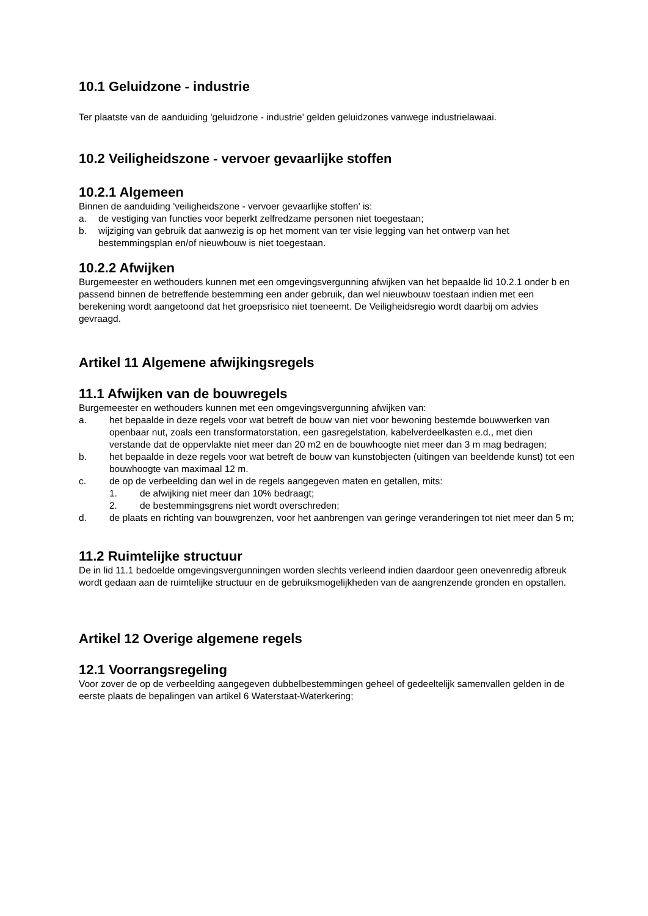10.1 Geluidzone - industrie
Ter plaatste van de aanduiding 'geluidzone - industrie' gelden geluidzones vanwege industrielawaai.
10.2 Veiligheidszone - vervoer gevaarlijke stoffen
10.2.1 Algemeen
Binnen de aanduiding 'veiligheidszone - vervoer gevaarlijke stoffen' is:
a. de vestiging van functies voor beperkt zelfredzame personen niet toegestaan;
b. wijziging van gebruik dat aanwezig is op het moment van ter visie legging van het ontwerp van het bestemmingsplan en/of nieuwbouw is niet toegestaan.
10.2.2 Afwijken
Burgemeester en wethouders kunnen met een omgevingsvergunning afwijken van het bepaalde lid 10.2.1 onder b en passend binnen de betreffende bestemming een ander gebruik, dan wel nieuwbouw toestaan indien met een berekening wordt aangetoond dat het groepsrisico niet toeneemt. De Veiligheidsregio wordt daarbij om advies gevraagd.
Artikel 11 Algemene afwijkingsregels
11.1 Afwijken van de bouwregels
Burgemeester en wethouders kunnen met een omgevingsvergunning afwijken van:
a. het bepaalde in deze regels voor wat betreft de bouw van niet voor bewoning bestemde bouwwerken van openbaar nut, zoals een transformatorstation, een gasregelstation, kabelverdeelkasten e.d., met dien verstande dat de oppervlakte niet meer dan 20 m2 en de bouwhoogte niet meer dan 3 m mag bedragen;
b. het bepaalde in deze regels voor wat betreft de bouw van kunstobjecten (uitingen van beeldende kunst) tot een bouwhoogte van maximaal 12 m.
c. de op de verbeelding dan wel in de regels aangegeven maten en getallen, mits:
1. de afwijking niet meer dan 10% bedraagt;
2. de bestemmingsgrens niet wordt overschreden;
d. de plaats en richting van bouwgrenzen, voor het aanbrengen van geringe veranderingen tot niet meer dan 5 m;
11.2 Ruimtelijke structuur
De in lid 11.1 bedoelde omgevingsvergunningen worden slechts verleend indien daardoor geen onevenredig afbreuk wordt gedaan aan de ruimtelijke structuur en de gebruiksmogelijkheden van de aangrenzende gronden en opstallen.
Artikel 12 Overige algemene regels
12.1 Voorrangsregeling
Voor zover de op de verbeelding aangegeven dubbelbestemmingen geheel of gedeeltelijk samenvallen gelden in de eerste plaats de bepalingen van artikel 6 Waterstaat-Waterkering;